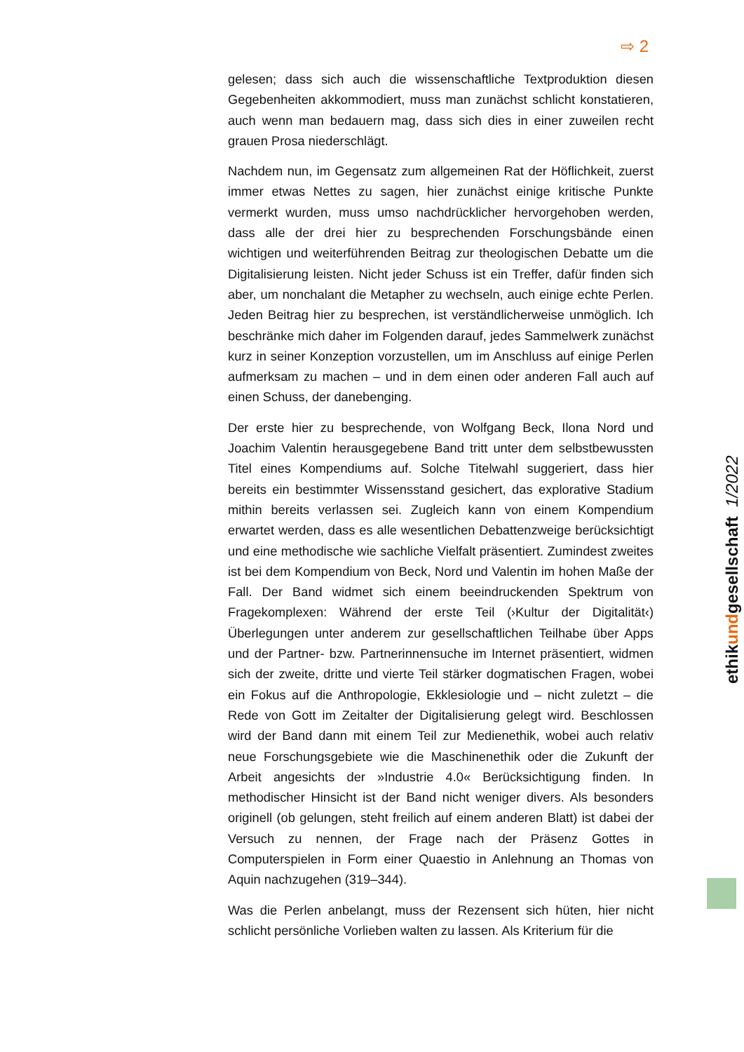⇨ 2
gelesen; dass sich auch die wissenschaftliche Textproduktion diesen Gegebenheiten akkommodiert, muss man zunächst schlicht konstatieren, auch wenn man bedauern mag, dass sich dies in einer zuweilen recht grauen Prosa niederschlägt.
Nachdem nun, im Gegensatz zum allgemeinen Rat der Höflichkeit, zuerst immer etwas Nettes zu sagen, hier zunächst einige kritische Punkte vermerkt wurden, muss umso nachdrücklicher hervorgehoben werden, dass alle der drei hier zu besprechenden Forschungsbände einen wichtigen und weiterführenden Beitrag zur theologischen Debatte um die Digitalisierung leisten. Nicht jeder Schuss ist ein Treffer, dafür finden sich aber, um nonchalant die Metapher zu wechseln, auch einige echte Perlen. Jeden Beitrag hier zu besprechen, ist verständlicherweise unmöglich. Ich beschränke mich daher im Folgenden darauf, jedes Sammelwerk zunächst kurz in seiner Konzeption vorzustellen, um im Anschluss auf einige Perlen aufmerksam zu machen – und in dem einen oder anderen Fall auch auf einen Schuss, der danebenging.
Der erste hier zu besprechende, von Wolfgang Beck, Ilona Nord und Joachim Valentin herausgegebene Band tritt unter dem selbstbewussten Titel eines Kompendiums auf. Solche Titelwahl suggeriert, dass hier bereits ein bestimmter Wissensstand gesichert, das explorative Stadium mithin bereits verlassen sei. Zugleich kann von einem Kompendium erwartet werden, dass es alle wesentlichen Debattenzweige berücksichtigt und eine methodische wie sachliche Vielfalt präsentiert. Zumindest zweites ist bei dem Kompendium von Beck, Nord und Valentin im hohen Maße der Fall. Der Band widmet sich einem beeindruckenden Spektrum von Fragekomplexen: Während der erste Teil (›Kultur der Digitalität‹) Überlegungen unter anderem zur gesellschaftlichen Teilhabe über Apps und der Partner- bzw. Partnerinnensuche im Internet präsentiert, widmen sich der zweite, dritte und vierte Teil stärker dogmatischen Fragen, wobei ein Fokus auf die Anthropologie, Ekklesiologie und – nicht zuletzt – die Rede von Gott im Zeitalter der Digitalisierung gelegt wird. Beschlossen wird der Band dann mit einem Teil zur Medienethik, wobei auch relativ neue Forschungsgebiete wie die Maschinenethik oder die Zukunft der Arbeit angesichts der »Industrie 4.0« Berücksichtigung finden. In methodischer Hinsicht ist der Band nicht weniger divers. Als besonders originell (ob gelungen, steht freilich auf einem anderen Blatt) ist dabei der Versuch zu nennen, der Frage nach der Präsenz Gottes in Computerspielen in Form einer Quaestio in Anlehnung an Thomas von Aquin nachzugehen (319–344).
Was die Perlen anbelangt, muss der Rezensent sich hüten, hier nicht schlicht persönliche Vorlieben walten zu lassen. Als Kriterium für die
ethikundgesellschaft 1/2022